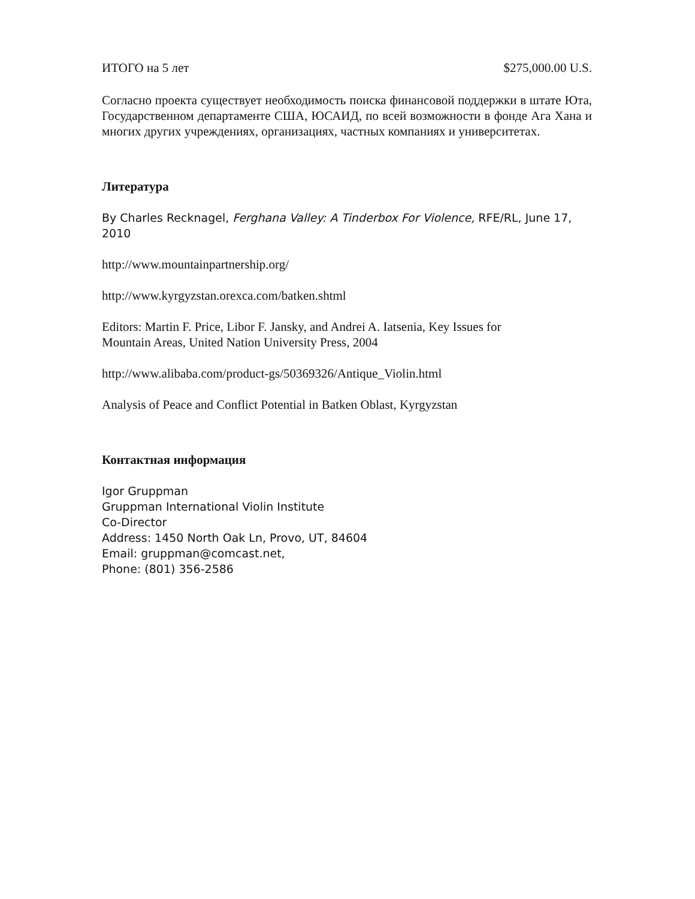ИТОГО на 5 лет $275,000.00 U.S.
Согласно проекта существует необходимость поиска финансовой поддержки в штате Юта, Государственном департаменте США, ЮСАИД, по всей возможности в фонде Ага Хана и многих других учреждениях, организациях, частных компаниях и университетах.
Литература
By Charles Recknagel, Ferghana Valley: A Tinderbox For Violence, RFE/RL, June 17, 2010
http://www.mountainpartnership.org/
http://www.kyrgyzstan.orexca.com/batken.shtml
Editors: Martin F. Price, Libor F. Jansky, and Andrei A. Iatsenia, Key Issues for
Mountain Areas, United Nation University Press, 2004
http://www.alibaba.com/product-gs/50369326/Antique_Violin.html
Analysis of Peace and Conflict Potential in Batken Oblast, Kyrgyzstan
Контактная информация
Igor Gruppman
Gruppman International Violin Institute
Co-Director
Address: 1450 North Oak Ln, Provo, UT, 84604
Email: gruppman@comcast.net,
Phone: (801) 356-2586